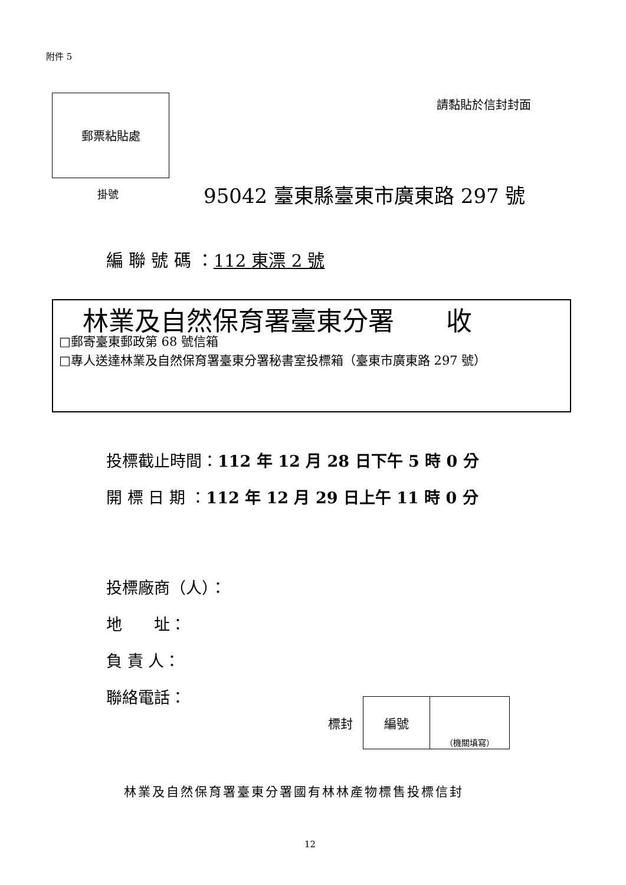附件 5
郵票粘貼處 請黏貼於信封封面
掛號 95042 臺東縣臺東市廣東路 297 號
編 聯 號 碼 ：112 東漂 2 號
林業及自然保育署臺東分署　　收
□郵寄臺東郵政第 68 號信箱
□專人送達林業及自然保育署臺東分署秘書室投標箱（臺東市廣東路 297 號）
投標截止時間：112 年 12 月 28 日下午 5 時 0 分
開 標 日 期 ：112 年 12 月 29 日上午 11 時 0 分
投標廠商（人）：
地　　址：
負 責 人：
聯絡電話：
標封
| 編號 | （機關填寫） |
林業及自然保育署臺東分署國有林林產物標售投標信封
12